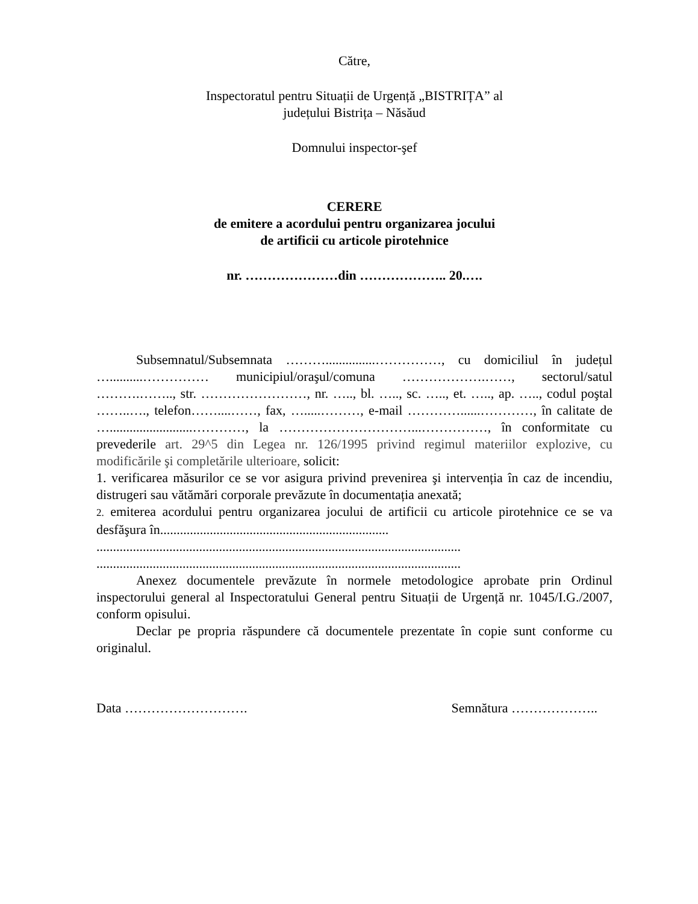Către,
Inspectoratul pentru Situații de Urgență „BISTRIȚA” al
județului Bistrița – Năsăud
Domnului inspector-şef
CERERE
de emitere a acordului pentru organizarea jocului
de artificii cu articole pirotehnice
nr. …………………din ……………….. 20.….
Subsemnatul/Subsemnata ………...............……………, cu domiciliul în județul …..........…………… municipiul/oraşul/comuna ……………….……, sectorul/satul ……….…….., str. ……………………, nr. ….., bl. ….., sc. ….., et. ….., ap. ….., codul poştal ……..…., telefon……....……, fax, ….....………, e-mail …………......…………, în calitate de ….........................…………, la …………………………...……………, în conformitate cu prevederile art. 29^5 din Legea nr. 126/1995 privind regimul materiilor explozive, cu modificările şi completările ulterioare, solicit:
1. verificarea măsurilor ce se vor asigura privind prevenirea şi intervenția în caz de incendiu, distrugeri sau vătămări corporale prevăzute în documentația anexată;
2. emiterea acordului pentru organizarea jocului de artificii cu articole pirotehnice ce se va desfăşura în.....................................................................
..............................................................................................................
..............................................................................................................
Anexez documentele prevăzute în normele metodologice aprobate prin Ordinul inspectorului general al Inspectoratului General pentru Situații de Urgență nr. 1045/I.G./2007, conform opisului.
Declar pe propria răspundere că documentele prezentate în copie sunt conforme cu originalul.
Data ………………………. Semnătura ………………..